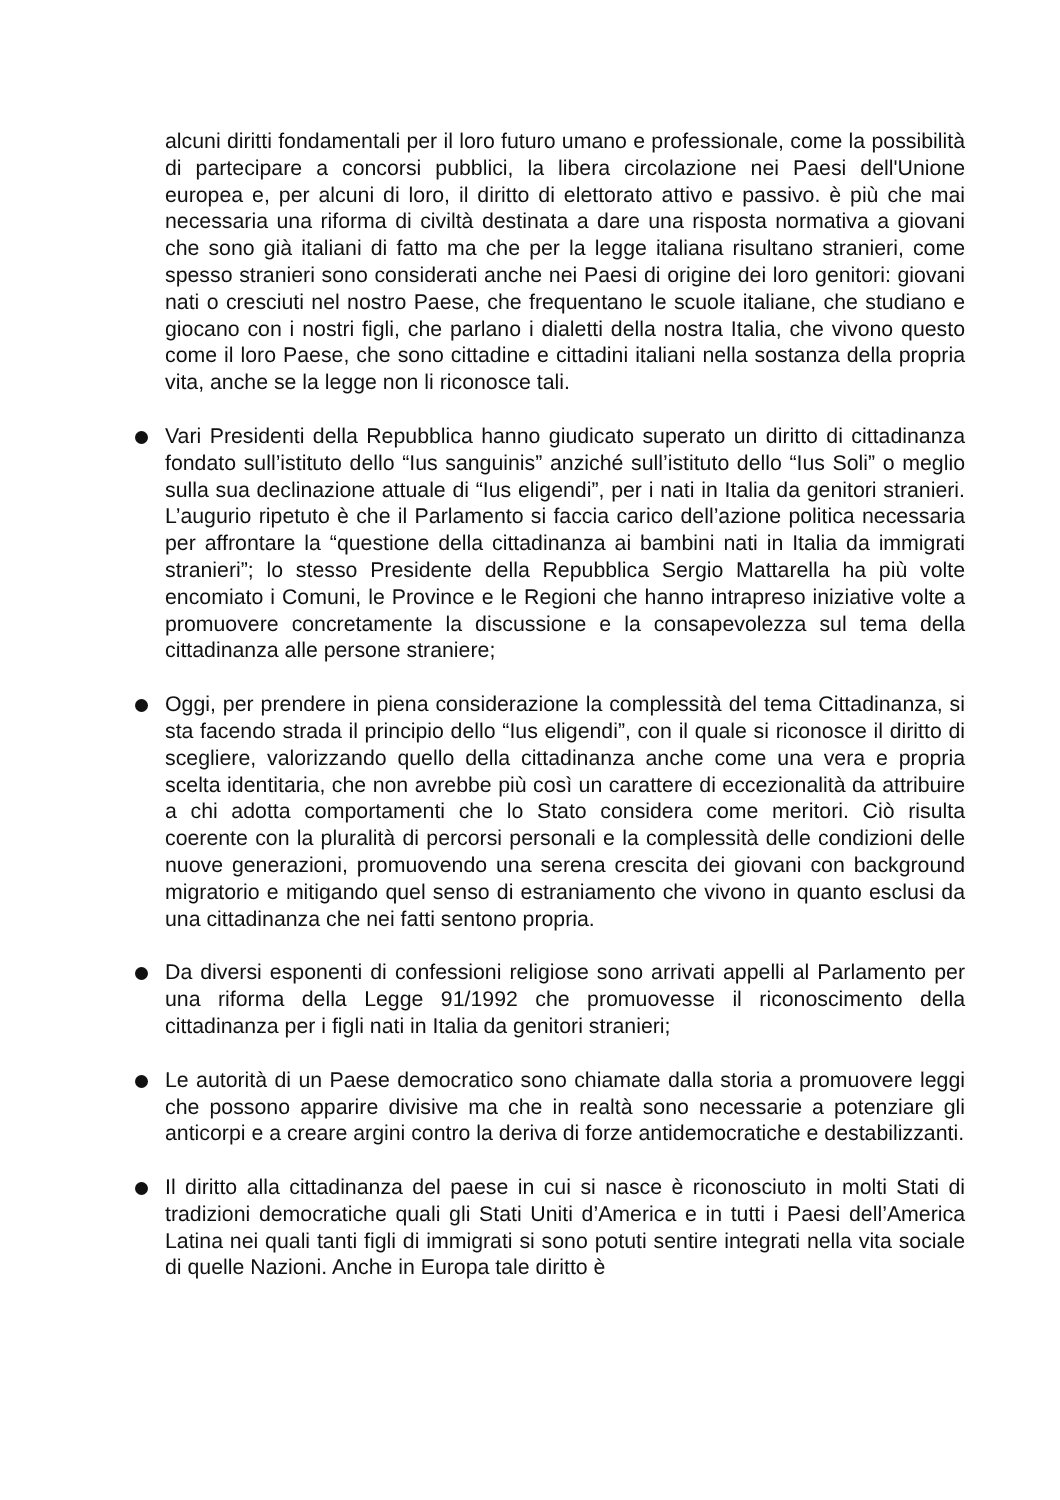alcuni diritti fondamentali per il loro futuro umano e professionale, come la possibilità di partecipare a concorsi pubblici, la libera circolazione nei Paesi dell'Unione europea e, per alcuni di loro, il diritto di elettorato attivo e passivo. è più che mai necessaria una riforma di civiltà destinata a dare una risposta normativa a giovani che sono già italiani di fatto ma che per la legge italiana risultano stranieri, come spesso stranieri sono considerati anche nei Paesi di origine dei loro genitori: giovani nati o cresciuti nel nostro Paese, che frequentano le scuole italiane, che studiano e giocano con i nostri figli, che parlano i dialetti della nostra Italia, che vivono questo come il loro Paese, che sono cittadine e cittadini italiani nella sostanza della propria vita, anche se la legge non li riconosce tali.
Vari Presidenti della Repubblica hanno giudicato superato un diritto di cittadinanza fondato sull’istituto dello “Ius sanguinis” anziché sull’istituto dello “Ius Soli” o meglio sulla sua declinazione attuale di “Ius eligendi”, per i nati in Italia da genitori stranieri. L’augurio ripetuto è che il Parlamento si faccia carico dell’azione politica necessaria per affrontare la “questione della cittadinanza ai bambini nati in Italia da immigrati stranieri”; lo stesso Presidente della Repubblica Sergio Mattarella ha più volte encomiato i Comuni, le Province e le Regioni che hanno intrapreso iniziative volte a promuovere concretamente la discussione e la consapevolezza sul tema della cittadinanza alle persone straniere;
Oggi, per prendere in piena considerazione la complessità del tema Cittadinanza, si sta facendo strada il principio dello “Ius eligendi”, con il quale si riconosce il diritto di scegliere, valorizzando quello della cittadinanza anche come una vera e propria scelta identitaria, che non avrebbe più così un carattere di eccezionalità da attribuire a chi adotta comportamenti che lo Stato considera come meritori. Ciò risulta coerente con la pluralità di percorsi personali e la complessità delle condizioni delle nuove generazioni, promuovendo una serena crescita dei giovani con background migratorio e mitigando quel senso di estraniamento che vivono in quanto esclusi da una cittadinanza che nei fatti sentono propria.
Da diversi esponenti di confessioni religiose sono arrivati appelli al Parlamento per una riforma della Legge 91/1992 che promuovesse il riconoscimento della cittadinanza per i figli nati in Italia da genitori stranieri;
Le autorità di un Paese democratico sono chiamate dalla storia a promuovere leggi che possono apparire divisive ma che in realtà sono necessarie a potenziare gli anticorpi e a creare argini contro la deriva di forze antidemocratiche e destabilizzanti.
Il diritto alla cittadinanza del paese in cui si nasce è riconosciuto in molti Stati di tradizioni democratiche quali gli Stati Uniti d’America e in tutti i Paesi dell’America Latina nei quali tanti figli di immigrati si sono potuti sentire integrati nella vita sociale di quelle Nazioni. Anche in Europa tale diritto è